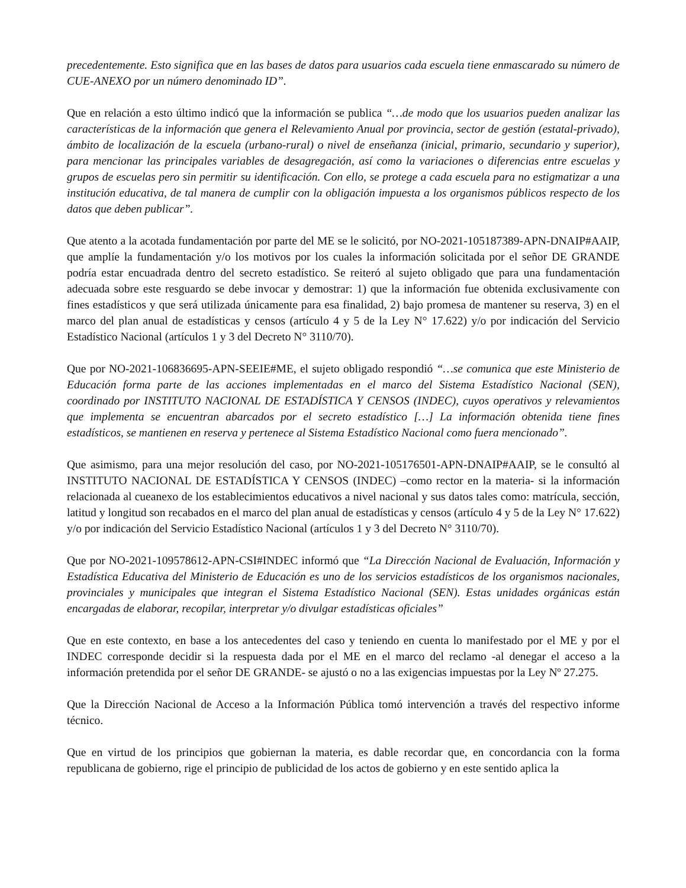precedentemente. Esto significa que en las bases de datos para usuarios cada escuela tiene enmascarado su número de CUE-ANEXO por un número denominado ID”.
Que en relación a esto último indicó que la información se publica “…de modo que los usuarios pueden analizar las características de la información que genera el Relevamiento Anual por provincia, sector de gestión (estatal-privado), ámbito de localización de la escuela (urbano-rural) o nivel de enseñanza (inicial, primario, secundario y superior), para mencionar las principales variables de desagregación, así como la variaciones o diferencias entre escuelas y grupos de escuelas pero sin permitir su identificación. Con ello, se protege a cada escuela para no estigmatizar a una institución educativa, de tal manera de cumplir con la obligación impuesta a los organismos públicos respecto de los datos que deben publicar”.
Que atento a la acotada fundamentación por parte del ME se le solicitó, por NO-2021-105187389-APN-DNAIP#AAIP, que amplíe la fundamentación y/o los motivos por los cuales la información solicitada por el señor DE GRANDE podría estar encuadrada dentro del secreto estadístico. Se reiteró al sujeto obligado que para una fundamentación adecuada sobre este resguardo se debe invocar y demostrar: 1) que la información fue obtenida exclusivamente con fines estadísticos y que será utilizada únicamente para esa finalidad, 2) bajo promesa de mantener su reserva, 3) en el marco del plan anual de estadísticas y censos (artículo 4 y 5 de la Ley N° 17.622) y/o por indicación del Servicio Estadístico Nacional (artículos 1 y 3 del Decreto N° 3110/70).
Que por NO-2021-106836695-APN-SEEIE#ME, el sujeto obligado respondió “…se comunica que este Ministerio de Educación forma parte de las acciones implementadas en el marco del Sistema Estadístico Nacional (SEN), coordinado por INSTITUTO NACIONAL DE ESTADÍSTICA Y CENSOS (INDEC), cuyos operativos y relevamientos que implementa se encuentran abarcados por el secreto estadístico […] La información obtenida tiene fines estadísticos, se mantienen en reserva y pertenece al Sistema Estadístico Nacional como fuera mencionado”.
Que asimismo, para una mejor resolución del caso, por NO-2021-105176501-APN-DNAIP#AAIP, se le consultó al INSTITUTO NACIONAL DE ESTADÍSTICA Y CENSOS (INDEC) –como rector en la materia- si la información relacionada al cueanexo de los establecimientos educativos a nivel nacional y sus datos tales como: matrícula, sección, latitud y longitud son recabados en el marco del plan anual de estadísticas y censos (artículo 4 y 5 de la Ley N° 17.622) y/o por indicación del Servicio Estadístico Nacional (artículos 1 y 3 del Decreto N° 3110/70).
Que por NO-2021-109578612-APN-CSI#INDEC informó que “La Dirección Nacional de Evaluación, Información y Estadística Educativa del Ministerio de Educación es uno de los servicios estadísticos de los organismos nacionales, provinciales y municipales que integran el Sistema Estadístico Nacional (SEN). Estas unidades orgánicas están encargadas de elaborar, recopilar, interpretar y/o divulgar estadísticas oficiales”
Que en este contexto, en base a los antecedentes del caso y teniendo en cuenta lo manifestado por el ME y por el INDEC corresponde decidir si la respuesta dada por el ME en el marco del reclamo -al denegar el acceso a la información pretendida por el señor DE GRANDE- se ajustó o no a las exigencias impuestas por la Ley Nº 27.275.
Que la Dirección Nacional de Acceso a la Información Pública tomó intervención a través del respectivo informe técnico.
Que en virtud de los principios que gobiernan la materia, es dable recordar que, en concordancia con la forma republicana de gobierno, rige el principio de publicidad de los actos de gobierno y en este sentido aplica la